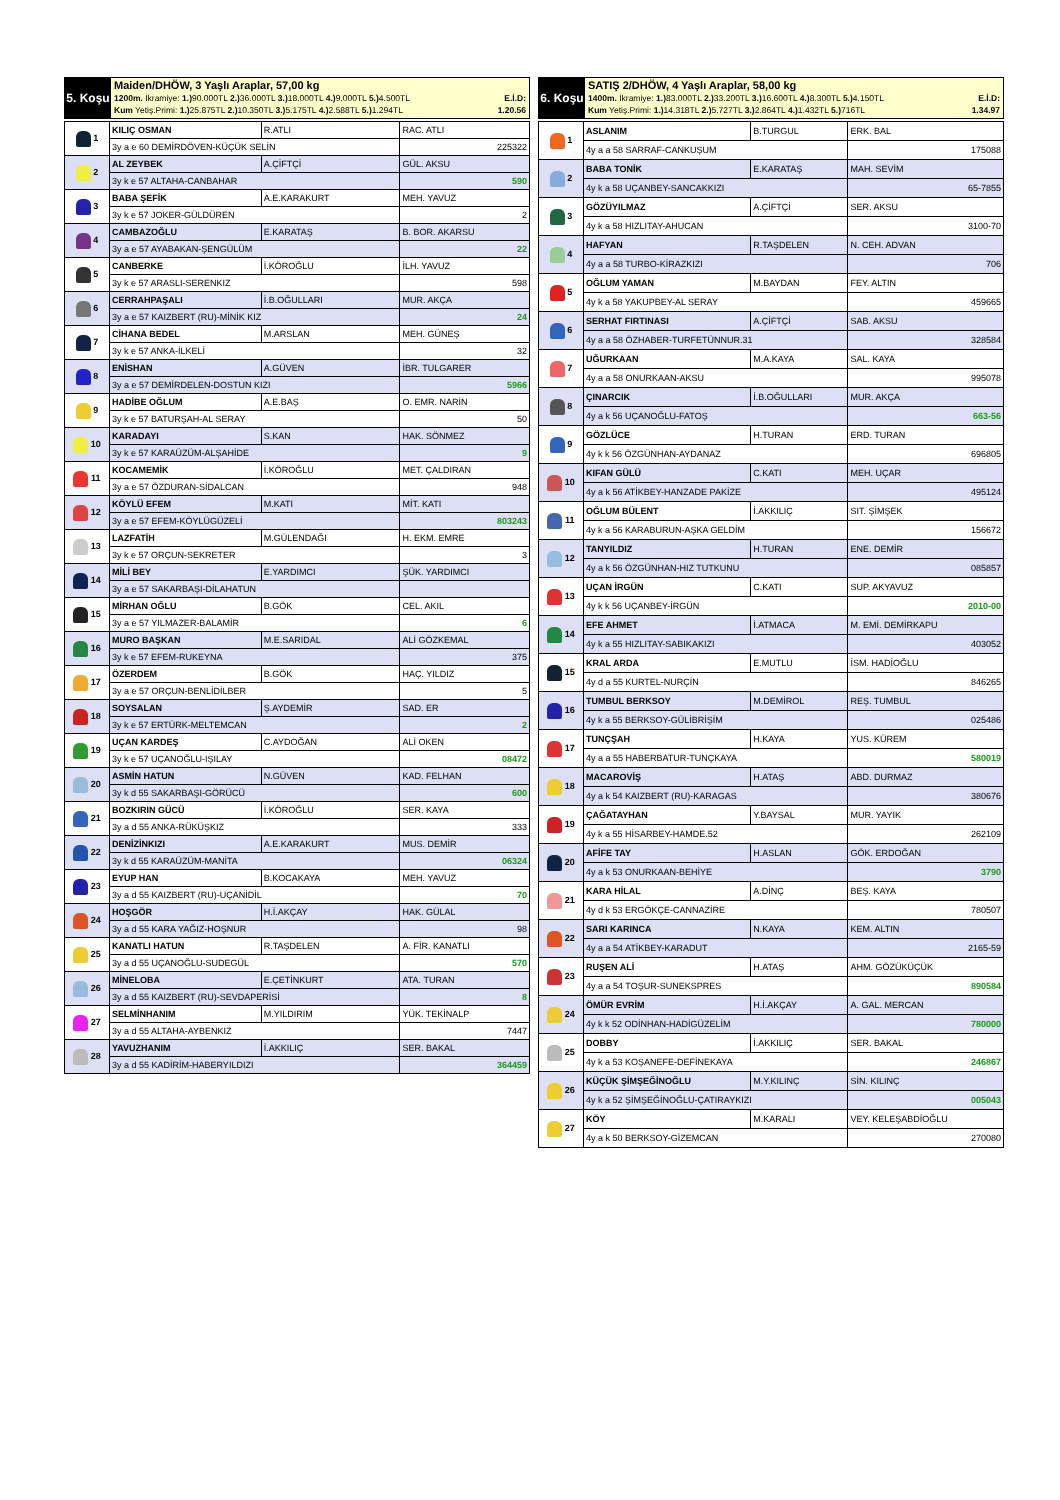5. Koşu
Maiden/DHÖW, 3 Yaşlı Araplar, 57,00 kg
1200m. İkramiye: 1.) 90.000TL 2.) 36.000TL 3.) 18.000TL 4.) 9.000TL 5.) 4.500TL E.İ.D:
Kum Yetiş.Primi: 1.) 25.875TL 2.) 10.350TL 3.) 5.175TL 4.) 2.588TL 5.) 1.294TL 1.20.56
| 1 | KILIÇ OSMAN | R.ATLI | RAC. ATLI |
| | 3y a e 60 DEMİRDÖVEN-KÜÇÜK SELİN | | 225322 |
| 2 | AL ZEYBEK | A.ÇİFTÇİ | GÜL. AKSU |
| | 3y k e 57 ALTAHA-CANBAHAR | | 590 |
| 3 | BABA ŞEFİK | A.E.KARAKURT | MEH. YAVUZ |
| | 3y k e 57 JOKER-GÜLDÜREN | | 2 |
| 4 | CAMBAZOĞLU | E.KARATAŞ | B. BOR. AKARSU |
| | 3y a e 57 AYABAKAN-ŞENGÜLÜM | | 22 |
| 5 | CANBERKE | İ.KÖROĞLU | İLH. YAVUZ |
| | 3y k e 57 ARASLI-SERENKIZ | | 598 |
| 6 | CERRAHPAŞALI | İ.B.OĞULLARI | MUR. AKÇA |
| | 3y a e 57 KAIZBERT (RU)-MİNİK KIZ | | 24 |
| 7 | CİHANA BEDEL | M.ARSLAN | MEH. GÜNEŞ |
| | 3y k e 57 ANKA-İLKELİ | | 32 |
| 8 | ENİSHAN | A.GÜVEN | İBR. TULGARER |
| | 3y a e 57 DEMİRDELEN-DOSTUN KIZI | | 5966 |
| 9 | HADİBE OĞLUM | A.E.BAŞ | O. EMR. NARİN |
| | 3y k e 57 BATURŞAH-AL SERAY | | 50 |
| 10 | KARADAYI | S.KAN | HAK. SÖNMEZ |
| | 3y k e 57 KARAÜZÜM-ALŞAHİDE | | 9 |
| 11 | KOCAMEMİK | İ.KÖROĞLU | MET. ÇALDIRAN |
| | 3y a e 57 ÖZDURAN-SİDALCAN | | 948 |
| 12 | KÖYLÜ EFEM | M.KATI | MİT. KATI |
| | 3y a e 57 EFEM-KÖYLÜGÜZELİ | | 803243 |
| 13 | LAZFATİH | M.GÜLENDAĞI | H. EKM. EMRE |
| | 3y k e 57 ORÇUN-SEKRETER | | 3 |
| 14 | MİLİ BEY | E.YARDIMCI | ŞÜK. YARDIMCI |
| | 3y a e 57 SAKARBAŞI-DİLAHATUN | | |
| 15 | MİRHAN OĞLU | B.GÖK | CEL. AKIL |
| | 3y a e 57 YILMAZER-BALAMİR | | 6 |
| 16 | MURO BAŞKAN | M.E.SARIDAL | ALİ GÖZKEMAL |
| | 3y k e 57 EFEM-RUKEYNA | | 375 |
| 17 | ÖZERDEM | B.GÖK | HAÇ. YILDIZ |
| | 3y a e 57 ORÇUN-BENLİDİLBER | | 5 |
| 18 | SOYSALAN | Ş.AYDEMİR | SAD. ER |
| | 3y k e 57 ERTÜRK-MELTEMCAN | | 2 |
| 19 | UÇAN KARDEŞ | C.AYDOĞAN | ALİ OKEN |
| | 3y k e 57 UÇANOĞLU-IŞILAY | | 08472 |
| 20 | ASMİN HATUN | N.GÜVEN | KAD. FELHAN |
| | 3y k d 55 SAKARBAŞI-GÖRÜCÜ | | 600 |
| 21 | BOZKIRIN GÜCÜ | İ.KÖROĞLU | SER. KAYA |
| | 3y a d 55 ANKA-RÜKÜŞKIZ | | 333 |
| 22 | DENİZİNKIZI | A.E.KARAKURT | MUS. DEMİR |
| | 3y k d 55 KARAÜZÜM-MANİTA | | 06324 |
| 23 | EYUP HAN | B.KOCAKAYA | MEH. YAVUZ |
| | 3y a d 55 KAIZBERT (RU)-UÇANİDİL | | 70 |
| 24 | HOŞGÖR | H.İ.AKÇAY | HAK. GÜLAL |
| | 3y a d 55 KARA YAĞIZ-HOŞNUR | | 98 |
| 25 | KANATLI HATUN | R.TAŞDELEN | A. FİR. KANATLI |
| | 3y a d 55 UÇANOĞLU-SUDEGÜL | | 570 |
| 26 | MİNELOBA | E.ÇETİNKURT | ATA. TURAN |
| | 3y a d 55 KAIZBERT (RU)-SEVDAPERİSİ | | 8 |
| 27 | SELMİNHANIM | M.YILDIRIM | YÜK. TEKİNALP |
| | 3y a d 55 ALTAHA-AYBENKIZ | | 7447 |
| 28 | YAVUZHANIM | İ.AKKILIÇ | SER. BAKAL |
| | 3y a d 55 KADİRİM-HABERYILDIZI | | 364459 |
6. Koşu
SATIŞ 2/DHÖW, 4 Yaşlı Araplar, 58,00 kg
1400m. İkramiye: 1.) 83.000TL 2.) 33.200TL 3.) 16.600TL 4.) 8.300TL 5.) 4.150TL E.İ.D:
Kum Yetiş.Primi: 1.) 14.318TL 2.) 5.727TL 3.) 2.864TL 4.) 1.432TL 5.) 716TL 1.34.97
| 1 | ASLANIM | B.TURGUL | ERK. BAL |
| | 4y a a 58 SARRAF-CANKUŞUM | | 175088 |
| 2 | BABA TONİK | E.KARATAŞ | MAH. SEVİM |
| | 4y k a 58 UÇANBEY-SANCAKKIZI | | 65-7855 |
| 3 | GÖZÜYILMAZ | A.ÇİFTÇİ | SER. AKSU |
| | 4y k a 58 HIZLITAY-AHUCAN | | 3100-70 |
| 4 | HAFYAN | R.TAŞDELEN | N. CEH. ADVAN |
| | 4y a a 58 TURBO-KİRAZKIZI | | 706 |
| 5 | OĞLUM YAMAN | M.BAYDAN | FEY. ALTIN |
| | 4y k a 58 YAKUPBEY-AL SERAY | | 459665 |
| 6 | SERHAT FIRTINASI | A.ÇİFTÇİ | SAB. AKSU |
| | 4y a a 58 ÖZHABER-TURFETÜNNUR.31 | | 328584 |
| 7 | UĞURKAAN | M.A.KAYA | SAL. KAYA |
| | 4y a a 58 ONURKAAN-AKSU | | 995078 |
| 8 | ÇINARCIK | İ.B.OĞULLARI | MUR. AKÇA |
| | 4y a k 56 UÇANOĞLU-FATOŞ | | 663-56 |
| 9 | GÖZLÜCE | H.TURAN | ERD. TURAN |
| | 4y k k 56 ÖZGÜNHAN-AYDANAZ | | 696805 |
| 10 | KIFAN GÜLÜ | C.KATI | MEH. UÇAR |
| | 4y a k 56 ATİKBEY-HANZADE PAKİZE | | 495124 |
| 11 | OĞLUM BÜLENT | İ.AKKILIÇ | SIT. ŞİMŞEK |
| | 4y k a 56 KARABURUN-AŞKA GELDİM | | 156672 |
| 12 | TANYILDIZ | H.TURAN | ENE. DEMİR |
| | 4y a k 56 ÖZGÜNHAN-HIZ TUTKUNU | | 085857 |
| 13 | UÇAN İRGÜN | C.KATI | SUP. AKYAVUZ |
| | 4y k k 56 UÇANBEY-İRGÜN | | 2010-00 |
| 14 | EFE AHMET | İ.ATMACA | M. EMİ. DEMİRKAPU |
| | 4y k a 55 HIZLITAY-SABIKAKIZI | | 403052 |
| 15 | KRAL ARDA | E.MUTLU | İSM. HADİOĞLU |
| | 4y d a 55 KURTEL-NURÇİN | | 846265 |
| 16 | TUMBUL BERKSOY | M.DEMİROL | REŞ. TUMBUL |
| | 4y k a 55 BERKSOY-GÜLİBRİŞİM | | 025486 |
| 17 | TUNÇŞAH | H.KAYA | YUS. KÜREM |
| | 4y a a 55 HABERBATUR-TUNÇKAYA | | 580019 |
| 18 | MACAROVİŞ | H.ATAŞ | ABD. DURMAZ |
| | 4y a k 54 KAIZBERT (RU)-KARAGAS | | 380676 |
| 19 | ÇAĞATAYHAN | Y.BAYSAL | MUR. YAYIK |
| | 4y k a 55 HİSARBEY-HAMDE.52 | | 262109 |
| 20 | AFİFE TAY | H.ASLAN | GÖK. ERDOĞAN |
| | 4y a k 53 ONURKAAN-BEHİYE | | 3790 |
| 21 | KARA HİLAL | A.DİNÇ | BEŞ. KAYA |
| | 4y d k 53 ERGÖKÇE-CANNAZİRE | | 780507 |
| 22 | SARI KARINCA | N.KAYA | KEM. ALTIN |
| | 4y a a 54 ATİKBEY-KARADUT | | 2165-59 |
| 23 | RUŞEN ALİ | H.ATAŞ | AHM. GÖZÜKÜÇÜK |
| | 4y a a 54 TOŞUR-SUNEKSPRES | | 890584 |
| 24 | ÖMÜR EVRİM | H.İ.AKÇAY | A. GAL. MERCAN |
| | 4y k k 52 ODİNHAN-HADİGÜZELİM | | 780000 |
| 25 | DOBBY | İ.AKKILIÇ | SER. BAKAL |
| | 4y k a 53 KOŞANEFE-DEFİNEKAYA | | 246867 |
| 26 | KÜÇÜK ŞİMŞEĞİNOĞLU | M.Y.KILINÇ | SİN. KILINÇ |
| | 4y k a 52 ŞİMŞEĞİNOĞLU-ÇATIRAYKIZI | | 005043 |
| 27 | KÖY | M.KARALI | VEY. KELEŞABDİOĞLU |
| | 4y a k 50 BERKSOY-GİZEMCAN | | 270080 |